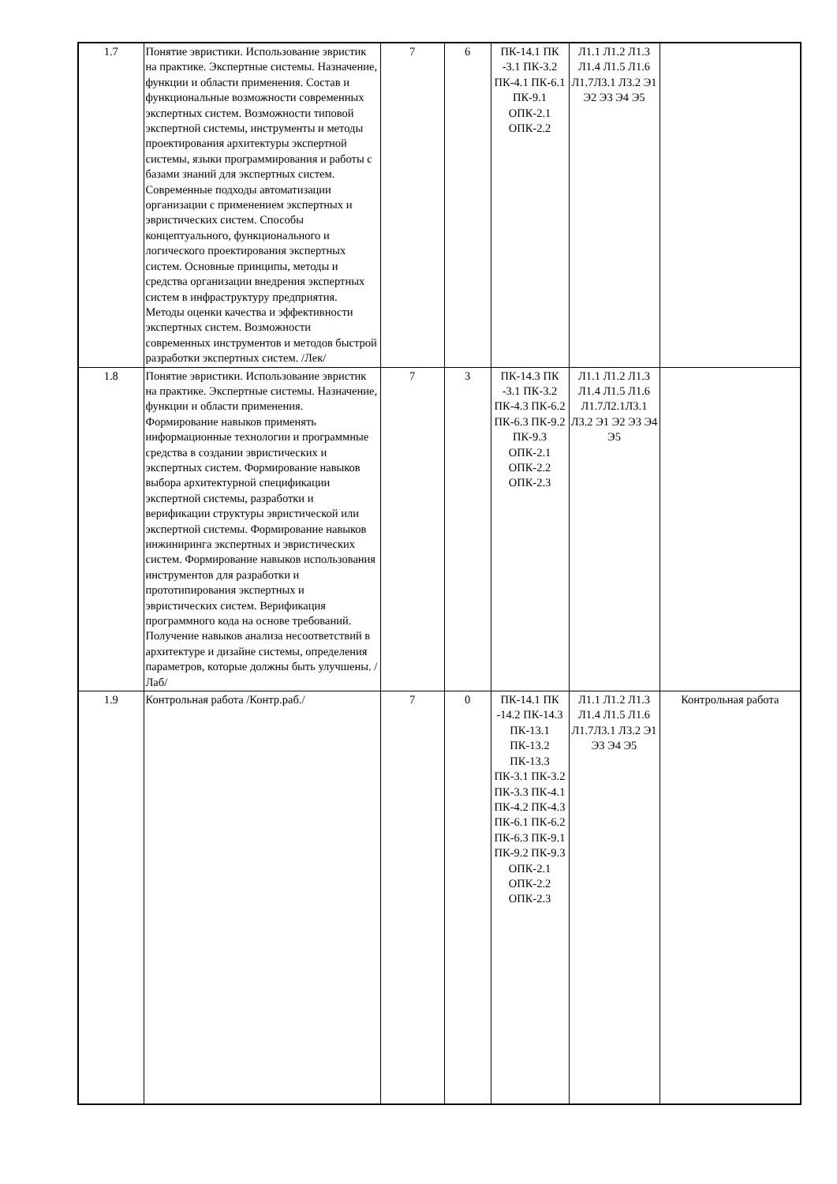| 1.7 | Понятие эвристики. Использование эвристик на практике. Экспертные системы. Назначение, функции и области применения. Состав и функциональные возможности современных экспертных систем. Возможности типовой экспертной системы, инструменты и методы проектирования архитектуры экспертной системы, языки программирования и работы с базами знаний для экспертных систем. Современные подходы автоматизации организации с применением экспертных и эвристических систем. Способы концептуального, функционального и логического проектирования экспертных систем. Основные принципы, методы и средства организации внедрения экспертных систем в инфраструктуру предприятия. Методы оценки качества и эффективности экспертных систем. Возможности современных инструментов и методов быстрой разработки экспертных систем. /Лек/ | 7 | 6 | ПК-14.1 ПК -3.1 ПК-3.2 ПК-4.1 ПК-6.1 ПК-9.1 ОПК-2.1 ОПК-2.2 | Л1.1 Л1.2 Л1.3 Л1.4 Л1.5 Л1.6 Л1.7Л3.1 Л3.2 Э1 Э2 Э3 Э4 Э5 | |
| 1.8 | Понятие эвристики. Использование эвристик на практике. Экспертные системы. Назначение, функции и области применения. Формирование навыков применять информационные технологии и программные средства в создании эвристических и экспертных систем. Формирование навыков выбора архитектурной спецификации экспертной системы, разработки и верификации структуры эвристической или экспертной системы. Формирование навыков инжиниринга экспертных и эвристических систем. Формирование навыков использования инструментов для разработки и прототипирования экспертных и эвристических систем. Верификация программного кода на основе требований. Получение навыков анализа несоответствий в архитектуре и дизайне системы, определения параметров, которые должны быть улучшены. /Лаб/ | 7 | 3 | ПК-14.3 ПК -3.1 ПК-3.2 ПК-4.3 ПК-6.2 ПК-6.3 ПК-9.2 ПК-9.3 ОПК-2.1 ОПК-2.2 ОПК-2.3 | Л1.1 Л1.2 Л1.3 Л1.4 Л1.5 Л1.6 Л1.7Л2.1Л3.1 Л3.2 Э1 Э2 Э3 Э4 Э5 | |
| 1.9 | Контрольная работа /Контр.раб./ | 7 | 0 | ПК-14.1 ПК -14.2 ПК-14.3 ПК-13.1 ПК-13.2 ПК-13.3 ПК-3.1 ПК-3.2 ПК-3.3 ПК-4.1 ПК-4.2 ПК-4.3 ПК-6.1 ПК-6.2 ПК-6.3 ПК-9.1 ПК-9.2 ПК-9.3 ОПК-2.1 ОПК-2.2 ОПК-2.3 | Л1.1 Л1.2 Л1.3 Л1.4 Л1.5 Л1.6 Л1.7Л3.1 Л3.2 Э1 Э3 Э4 Э5 | Контрольная работа |